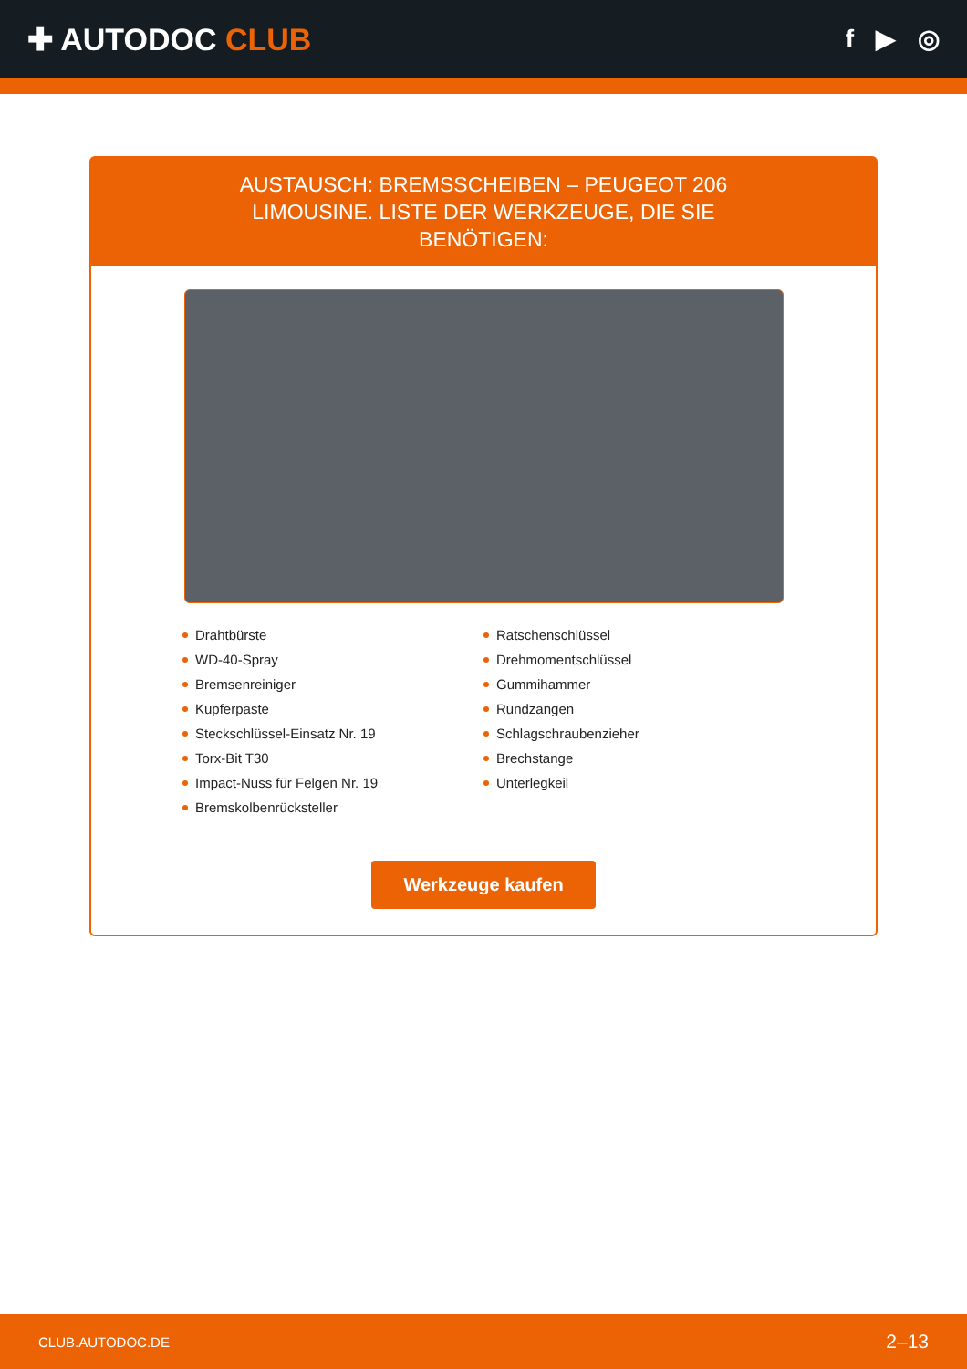✚ AUTODOC CLUB
f ▶ ◎
AUSTAUSCH: BREMSSCHEIBEN – PEUGEOT 206 LIMOUSINE. LISTE DER WERKZEUGE, DIE SIE BENÖTIGEN:
Drahtbürste
WD-40-Spray
Bremsenreiniger
Kupferpaste
Steckschlüssel-Einsatz Nr. 19
Torx-Bit T30
Impact-Nuss für Felgen Nr. 19
Bremskolbenrücksteller
Ratschenschlüssel
Drehmomentschlüssel
Gummihammer
Rundzangen
Schlagschraubenzieher
Brechstange
Unterlegkeil
Werkzeuge kaufen
CLUB.AUTODOC.DE 2–13